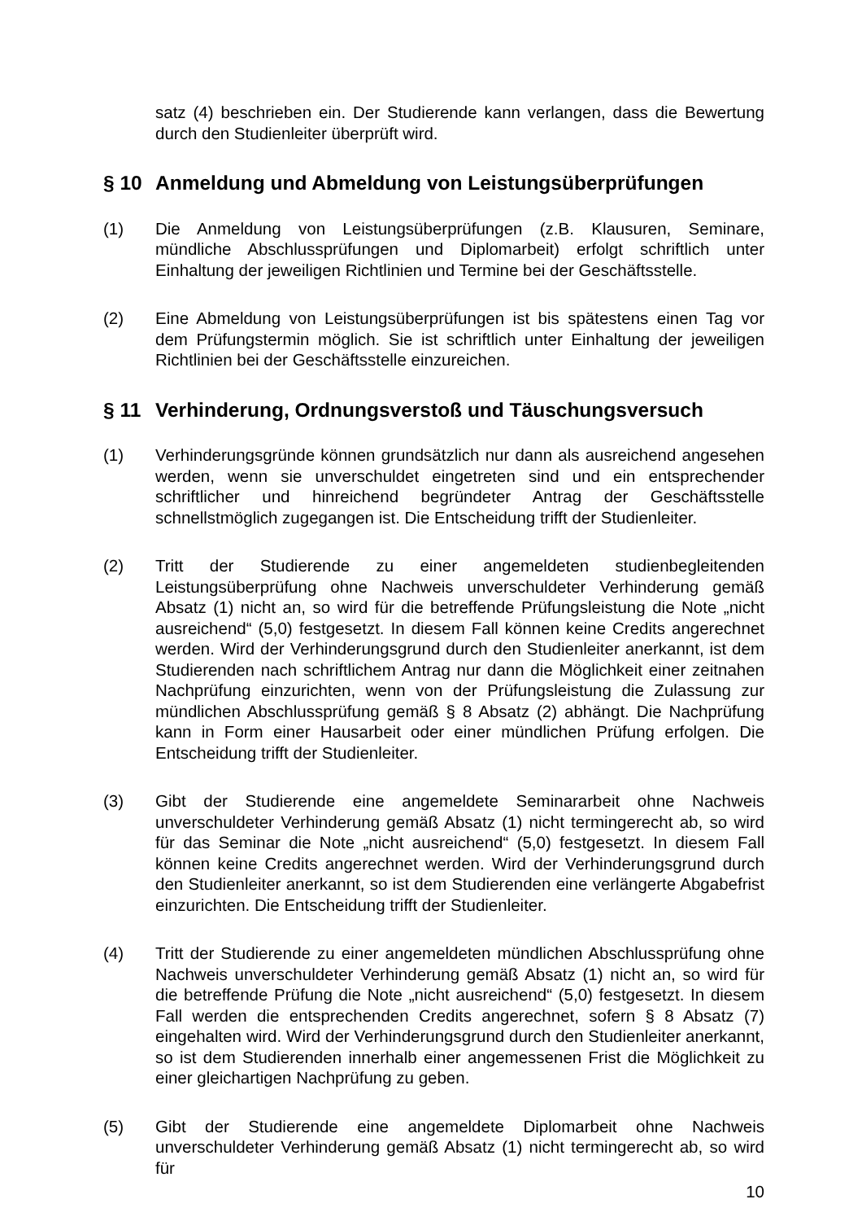satz (4) beschrieben ein. Der Studierende kann verlangen, dass die Bewertung durch den Studienleiter überprüft wird.
§ 10 Anmeldung und Abmeldung von Leistungsüberprüfungen
(1) Die Anmeldung von Leistungsüberprüfungen (z.B. Klausuren, Seminare, mündliche Abschlussprüfungen und Diplomarbeit) erfolgt schriftlich unter Einhaltung der jeweiligen Richtlinien und Termine bei der Geschäftsstelle.
(2) Eine Abmeldung von Leistungsüberprüfungen ist bis spätestens einen Tag vor dem Prüfungstermin möglich. Sie ist schriftlich unter Einhaltung der jeweiligen Richtlinien bei der Geschäftsstelle einzureichen.
§ 11 Verhinderung, Ordnungsverstoß und Täuschungsversuch
(1) Verhinderungsgründe können grundsätzlich nur dann als ausreichend angesehen werden, wenn sie unverschuldet eingetreten sind und ein entsprechender schriftlicher und hinreichend begründeter Antrag der Geschäftsstelle schnellstmöglich zugegangen ist. Die Entscheidung trifft der Studienleiter.
(2) Tritt der Studierende zu einer angemeldeten studienbegleitenden Leistungsüberprüfung ohne Nachweis unverschuldeter Verhinderung gemäß Absatz (1) nicht an, so wird für die betreffende Prüfungsleistung die Note „nicht ausreichend“ (5,0) festgesetzt. In diesem Fall können keine Credits angerechnet werden. Wird der Verhinderungsgrund durch den Studienleiter anerkannt, ist dem Studierenden nach schriftlichem Antrag nur dann die Möglichkeit einer zeitnahen Nachprüfung einzurichten, wenn von der Prüfungsleistung die Zulassung zur mündlichen Abschlussprüfung gemäß § 8 Absatz (2) abhängt. Die Nachprüfung kann in Form einer Hausarbeit oder einer mündlichen Prüfung erfolgen. Die Entscheidung trifft der Studienleiter.
(3) Gibt der Studierende eine angemeldete Seminararbeit ohne Nachweis unverschuldeter Verhinderung gemäß Absatz (1) nicht termingerecht ab, so wird für das Seminar die Note „nicht ausreichend“ (5,0) festgesetzt. In diesem Fall können keine Credits angerechnet werden. Wird der Verhinderungsgrund durch den Studienleiter anerkannt, so ist dem Studierenden eine verlängerte Abgabefrist einzurichten. Die Entscheidung trifft der Studienleiter.
(4) Tritt der Studierende zu einer angemeldeten mündlichen Abschlussprüfung ohne Nachweis unverschuldeter Verhinderung gemäß Absatz (1) nicht an, so wird für die betreffende Prüfung die Note „nicht ausreichend“ (5,0) festgesetzt. In diesem Fall werden die entsprechenden Credits angerechnet, sofern § 8 Absatz (7) eingehalten wird. Wird der Verhinderungsgrund durch den Studienleiter anerkannt, so ist dem Studierenden innerhalb einer angemessenen Frist die Möglichkeit zu einer gleichartigen Nachprüfung zu geben.
(5) Gibt der Studierende eine angemeldete Diplomarbeit ohne Nachweis unverschuldeter Verhinderung gemäß Absatz (1) nicht termingerecht ab, so wird für
10